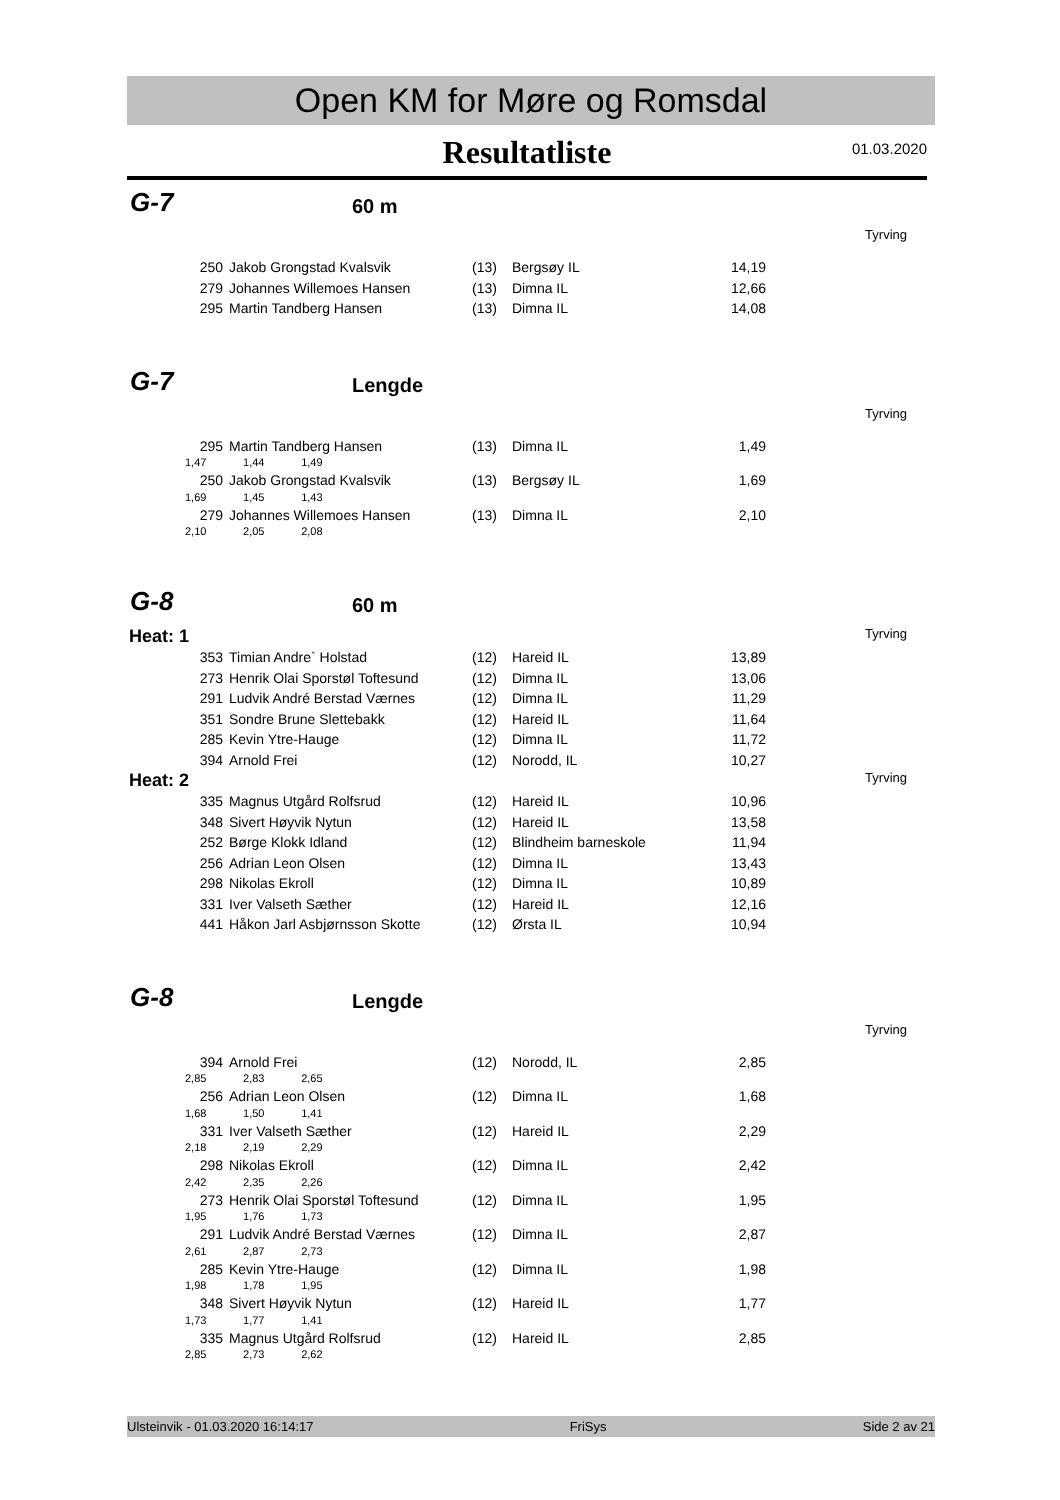Open KM for Møre og Romsdal
Resultatliste
01.03.2020
G-7 60 m
Tyrving
| 250 | Jakob Grongstad Kvalsvik | (13) | Bergsøy IL | 14,19 |
| 279 | Johannes Willemoes Hansen | (13) | Dimna IL | 12,66 |
| 295 | Martin Tandberg Hansen | (13) | Dimna IL | 14,08 |
G-7 Lengde
Tyrving
| 295 | Martin Tandberg Hansen | (13) | Dimna IL | 1,49 |
| 1,47 1,44 1,49 | | | | |
| 250 | Jakob Grongstad Kvalsvik | (13) | Bergsøy IL | 1,69 |
| 1,69 1,45 1,43 | | | | |
| 279 | Johannes Willemoes Hansen | (13) | Dimna IL | 2,10 |
| 2,10 2,05 2,08 | | | | |
G-8 60 m
Heat: 1 Tyrving
| 353 | Timian Andre` Holstad | (12) | Hareid IL | 13,89 |
| 273 | Henrik Olai Sporstøl Toftesund | (12) | Dimna IL | 13,06 |
| 291 | Ludvik André Berstad Værnes | (12) | Dimna IL | 11,29 |
| 351 | Sondre Brune Slettebakk | (12) | Hareid IL | 11,64 |
| 285 | Kevin Ytre-Hauge | (12) | Dimna IL | 11,72 |
| 394 | Arnold Frei | (12) | Norodd, IL | 10,27 |
Heat: 2 Tyrving
| 335 | Magnus Utgård Rolfsrud | (12) | Hareid IL | 10,96 |
| 348 | Sivert Høyvik Nytun | (12) | Hareid IL | 13,58 |
| 252 | Børge Klokk Idland | (12) | Blindheim barneskole | 11,94 |
| 256 | Adrian Leon Olsen | (12) | Dimna IL | 13,43 |
| 298 | Nikolas Ekroll | (12) | Dimna IL | 10,89 |
| 331 | Iver Valseth Sæther | (12) | Hareid IL | 12,16 |
| 441 | Håkon Jarl Asbjørnsson Skotte | (12) | Ørsta IL | 10,94 |
G-8 Lengde
Tyrving
| 394 | Arnold Frei | (12) | Norodd, IL | 2,85 |
| 2,85 2,83 2,65 | | | | |
| 256 | Adrian Leon Olsen | (12) | Dimna IL | 1,68 |
| 1,68 1,50 1,41 | | | | |
| 331 | Iver Valseth Sæther | (12) | Hareid IL | 2,29 |
| 2,18 2,19 2,29 | | | | |
| 298 | Nikolas Ekroll | (12) | Dimna IL | 2,42 |
| 2,42 2,35 2,26 | | | | |
| 273 | Henrik Olai Sporstøl Toftesund | (12) | Dimna IL | 1,95 |
| 1,95 1,76 1,73 | | | | |
| 291 | Ludvik André Berstad Værnes | (12) | Dimna IL | 2,87 |
| 2,61 2,87 2,73 | | | | |
| 285 | Kevin Ytre-Hauge | (12) | Dimna IL | 1,98 |
| 1,98 1,78 1,95 | | | | |
| 348 | Sivert Høyvik Nytun | (12) | Hareid IL | 1,77 |
| 1,73 1,77 1,41 | | | | |
| 335 | Magnus Utgård Rolfsrud | (12) | Hareid IL | 2,85 |
| 2,85 2,73 2,62 | | | | |
Ulsteinvik - 01.03.2020 16:14:17 FriSys Side 2 av 21